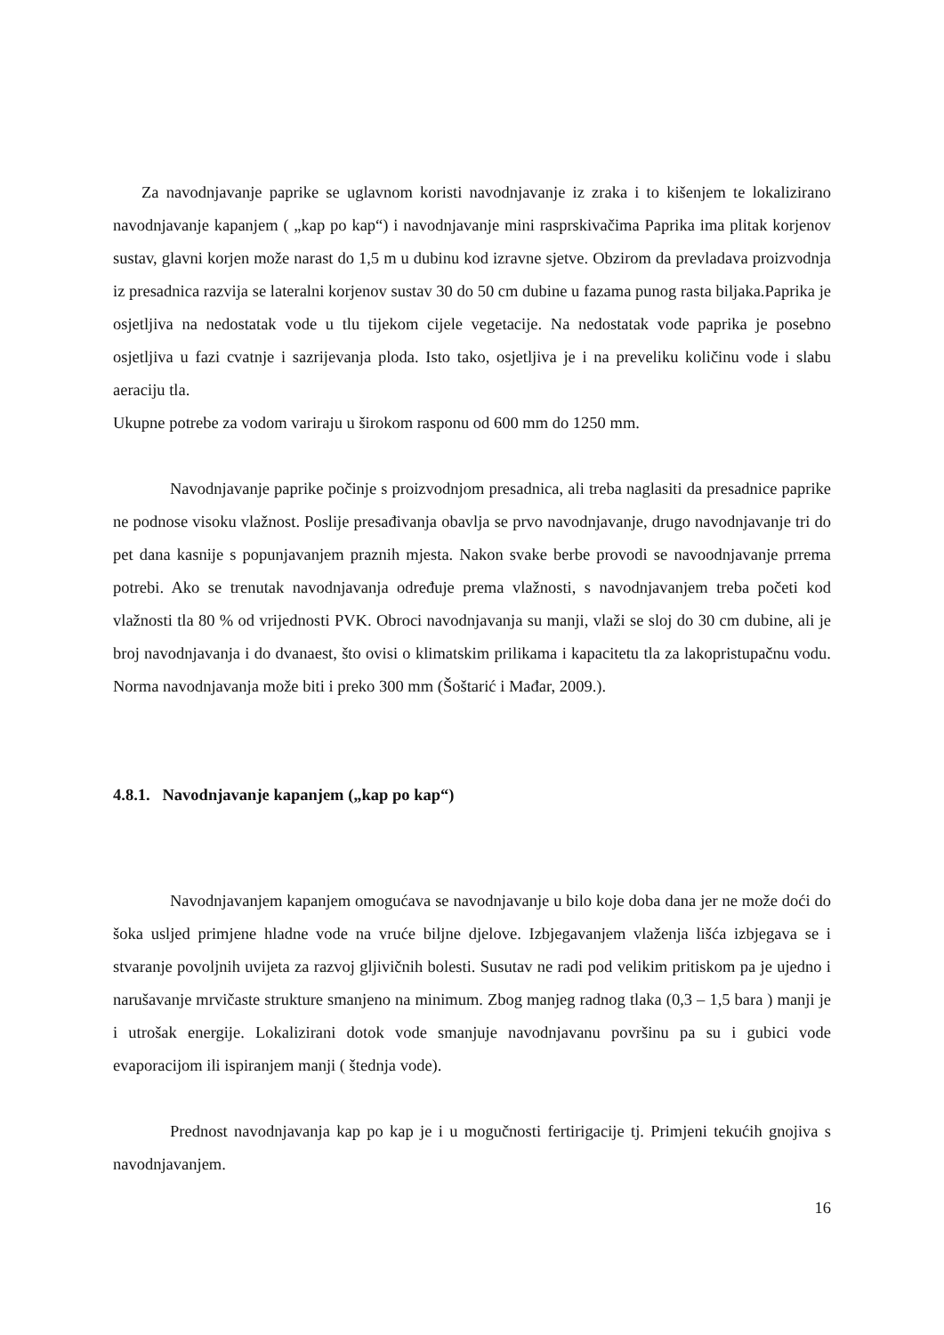Za navodnjavanje paprike se uglavnom koristi navodnjavanje iz zraka i to kišenjem te lokalizirano navodnjavanje kapanjem ( „kap po kap“) i navodnjavanje mini rasprskivačima Paprika ima plitak korjenov sustav, glavni korjen može narast do 1,5 m u dubinu kod izravne sjetve. Obzirom da prevladava proizvodnja iz presadnica razvija se lateralni korjenov sustav 30 do 50 cm dubine u fazama punog rasta biljaka.Paprika je osjetljiva na nedostatak vode u tlu tijekom cijele vegetacije. Na nedostatak vode paprika je posebno osjetljiva u fazi cvatnje i sazrijevanja ploda. Isto tako, osjetljiva je i na preveliku količinu vode i slabu aeraciju tla.
Ukupne potrebe za vodom variraju u širokom rasponu od 600 mm do 1250 mm.
Navodnjavanje paprike počinje s proizvodnjom presadnica, ali treba naglasiti da presadnice paprike ne podnose visoku vlažnost. Poslije presađivanja obavlja se prvo navodnjavanje, drugo navodnjavanje tri do pet dana kasnije s popunjavanjem praznih mjesta. Nakon svake berbe provodi se navoodnjavanje prrema potrebi. Ako se trenutak navodnjavanja određuje prema vlažnosti, s navodnjavanjem treba početi kod vlažnosti tla 80 % od vrijednosti PVK. Obroci navodnjavanja su manji, vlaži se sloj do 30 cm dubine, ali je broj navodnjavanja i do dvanaest, što ovisi o klimatskim prilikama i kapacitetu tla za lakopristupačnu vodu. Norma navodnjavanja može biti i preko 300 mm (Šoštarić i Mađar, 2009.).
4.8.1. Navodnjavanje kapanjem („kap po kap“)
Navodnjavanjem kapanjem omogućava se navodnjavanje u bilo koje doba dana jer ne može doći do šoka usljed primjene hladne vode na vruće biljne djelove. Izbjegavanjem vlaženja lišća izbjegava se i stvaranje povoljnih uvijeta za razvoj gljivičnih bolesti. Susutav ne radi pod velikim pritiskom pa je ujedno i narušavanje mrvičaste strukture smanjeno na minimum. Zbog manjeg radnog tlaka (0,3 – 1,5 bara ) manji je i utrošak energije. Lokalizirani dotok vode smanjuje navodnjavanu površinu pa su i gubici vode evaporacijom ili ispiranjem manji ( štednja vode).
Prednost navodnjavanja kap po kap je i u mogučnosti fertirigacije tj. Primjeni tekućih gnojiva s navodnjavanjem.
16